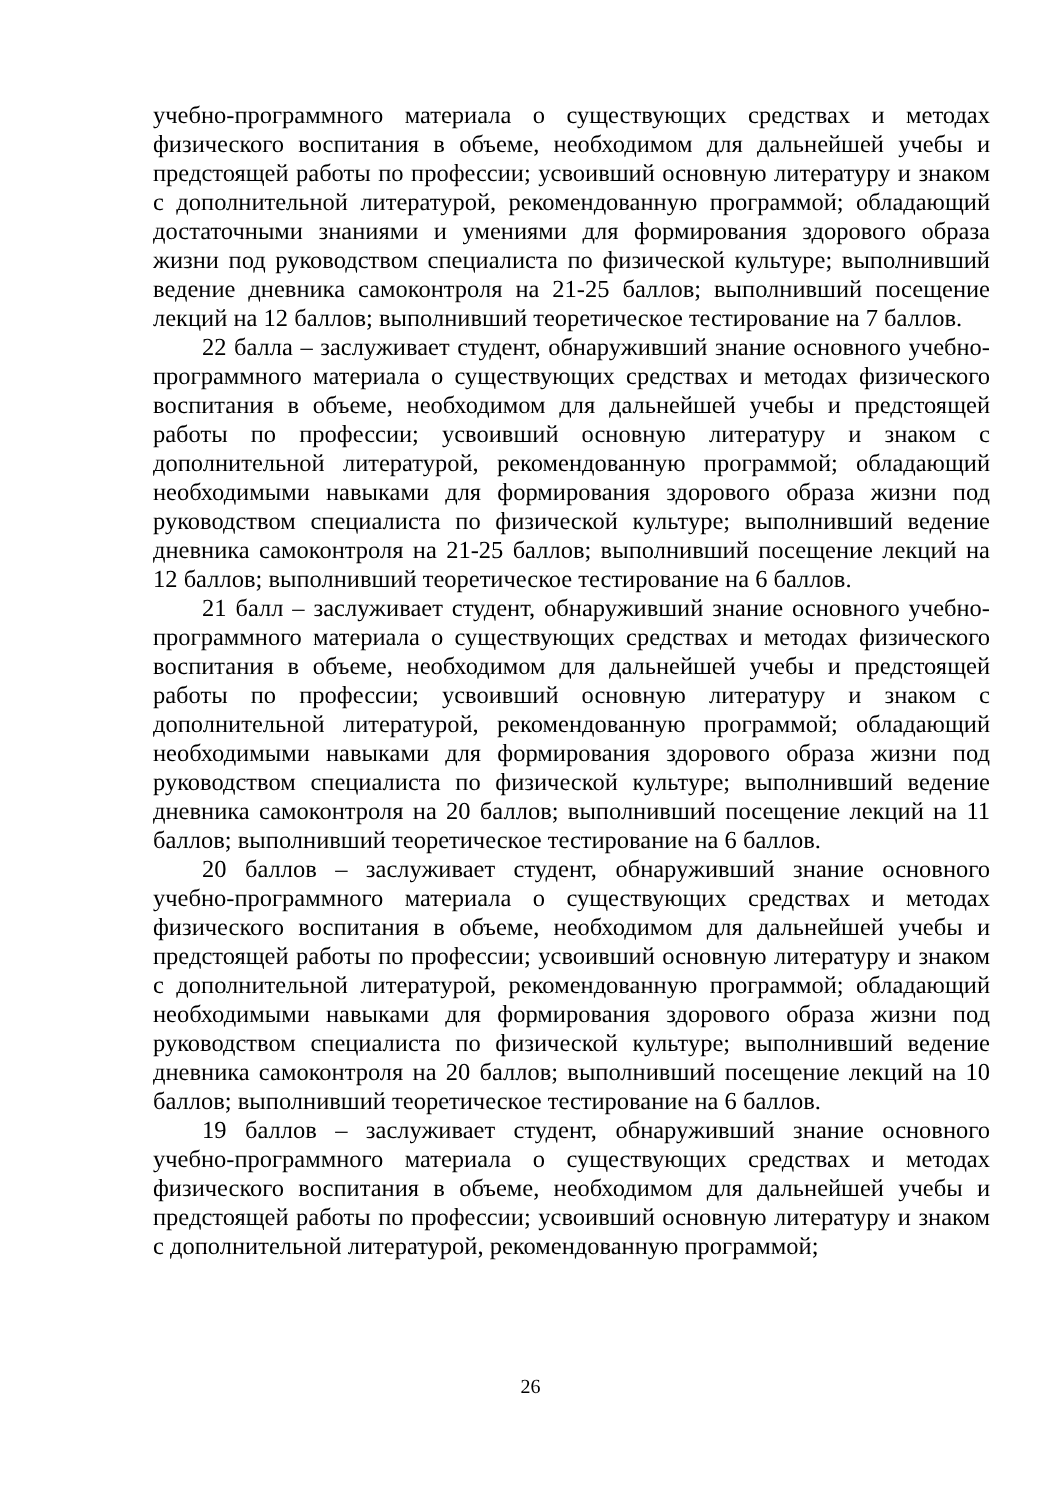учебно-программного материала о существующих средствах и методах физического воспитания в объеме, необходимом для дальнейшей учебы и предстоящей работы по профессии; усвоивший основную литературу и знаком с дополнительной литературой, рекомендованную программой; обладающий достаточными знаниями и умениями для формирования здорового образа жизни под руководством специалиста по физической культуре; выполнивший ведение дневника самоконтроля на 21-25 баллов; выполнивший посещение лекций на 12 баллов; выполнивший теоретическое тестирование на 7 баллов.
22 балла – заслуживает студент, обнаруживший знание основного учебно-программного материала о существующих средствах и методах физического воспитания в объеме, необходимом для дальнейшей учебы и предстоящей работы по профессии; усвоивший основную литературу и знаком с дополнительной литературой, рекомендованную программой; обладающий необходимыми навыками для формирования здорового образа жизни под руководством специалиста по физической культуре; выполнивший ведение дневника самоконтроля на 21-25 баллов; выполнивший посещение лекций на 12 баллов; выполнивший теоретическое тестирование на 6 баллов.
21 балл – заслуживает студент, обнаруживший знание основного учебно-программного материала о существующих средствах и методах физического воспитания в объеме, необходимом для дальнейшей учебы и предстоящей работы по профессии; усвоивший основную литературу и знаком с дополнительной литературой, рекомендованную программой; обладающий необходимыми навыками для формирования здорового образа жизни под руководством специалиста по физической культуре; выполнивший ведение дневника самоконтроля на 20 баллов; выполнивший посещение лекций на 11 баллов; выполнивший теоретическое тестирование на 6 баллов.
20 баллов – заслуживает студент, обнаруживший знание основного учебно-программного материала о существующих средствах и методах физического воспитания в объеме, необходимом для дальнейшей учебы и предстоящей работы по профессии; усвоивший основную литературу и знаком с дополнительной литературой, рекомендованную программой; обладающий необходимыми навыками для формирования здорового образа жизни под руководством специалиста по физической культуре; выполнивший ведение дневника самоконтроля на 20 баллов; выполнивший посещение лекций на 10 баллов; выполнивший теоретическое тестирование на 6 баллов.
19 баллов – заслуживает студент, обнаруживший знание основного учебно-программного материала о существующих средствах и методах физического воспитания в объеме, необходимом для дальнейшей учебы и предстоящей работы по профессии; усвоивший основную литературу и знаком с дополнительной литературой, рекомендованную программой;
26